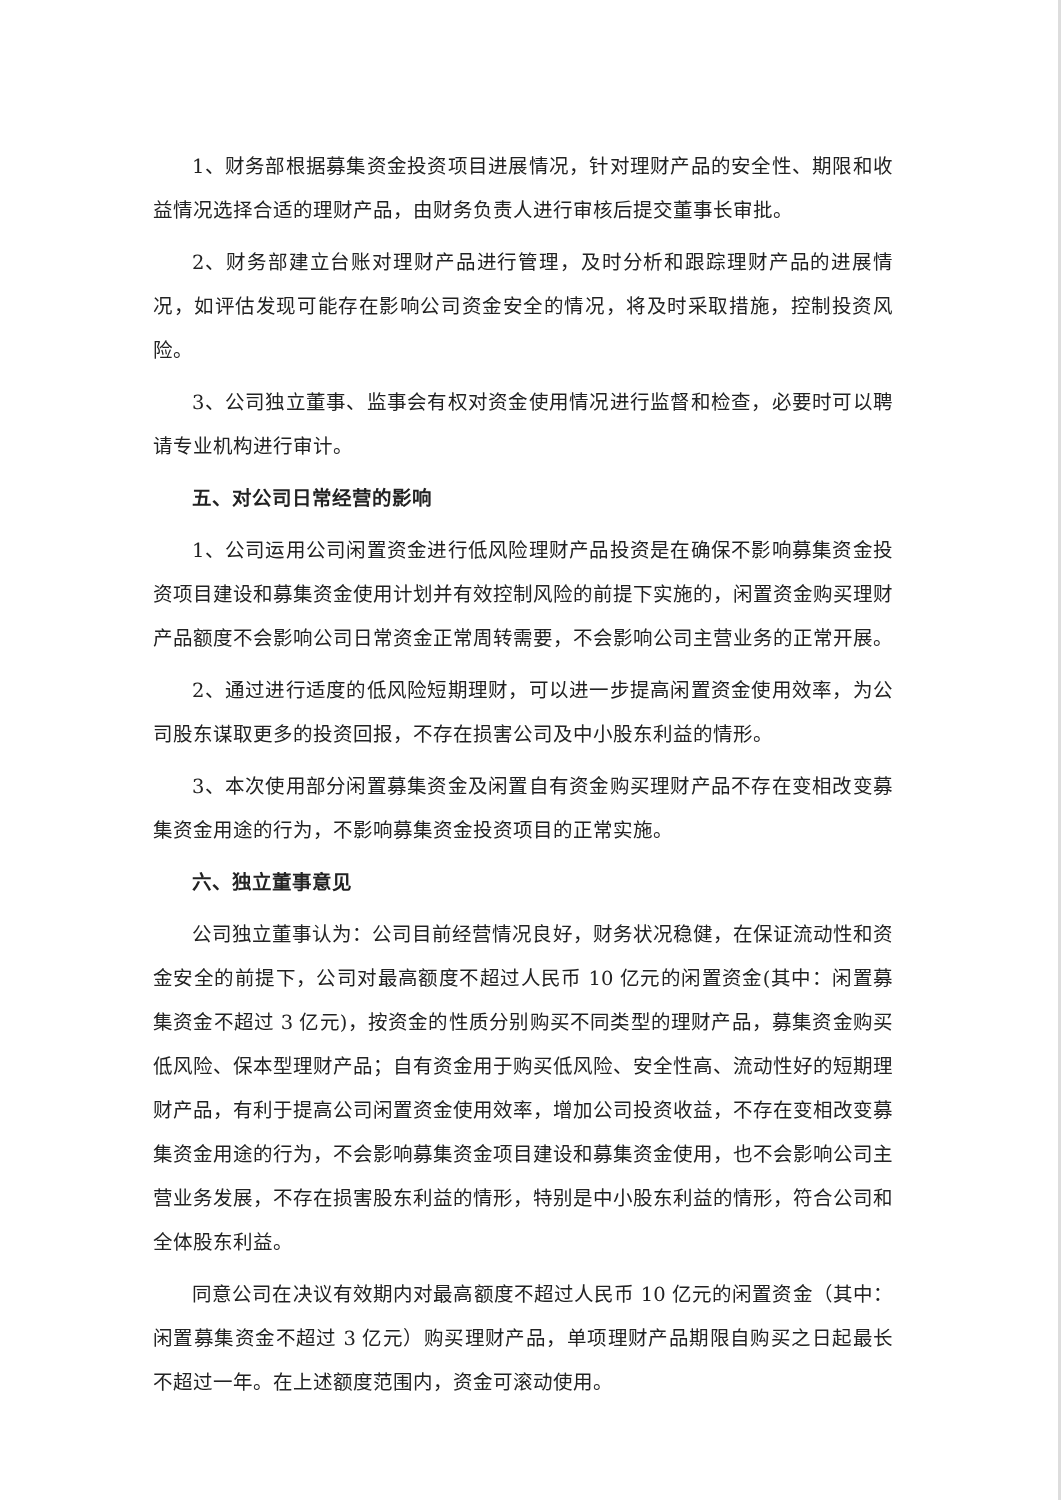1、财务部根据募集资金投资项目进展情况，针对理财产品的安全性、期限和收益情况选择合适的理财产品，由财务负责人进行审核后提交董事长审批。
2、财务部建立台账对理财产品进行管理，及时分析和跟踪理财产品的进展情况，如评估发现可能存在影响公司资金安全的情况，将及时采取措施，控制投资风险。
3、公司独立董事、监事会有权对资金使用情况进行监督和检查，必要时可以聘请专业机构进行审计。
五、对公司日常经营的影响
1、公司运用公司闲置资金进行低风险理财产品投资是在确保不影响募集资金投资项目建设和募集资金使用计划并有效控制风险的前提下实施的，闲置资金购买理财产品额度不会影响公司日常资金正常周转需要，不会影响公司主营业务的正常开展。
2、通过进行适度的低风险短期理财，可以进一步提高闲置资金使用效率，为公司股东谋取更多的投资回报，不存在损害公司及中小股东利益的情形。
3、本次使用部分闲置募集资金及闲置自有资金购买理财产品不存在变相改变募集资金用途的行为，不影响募集资金投资项目的正常实施。
六、独立董事意见
公司独立董事认为：公司目前经营情况良好，财务状况稳健，在保证流动性和资金安全的前提下，公司对最高额度不超过人民币 10 亿元的闲置资金(其中：闲置募集资金不超过 3 亿元)，按资金的性质分别购买不同类型的理财产品，募集资金购买低风险、保本型理财产品；自有资金用于购买低风险、安全性高、流动性好的短期理财产品，有利于提高公司闲置资金使用效率，增加公司投资收益，不存在变相改变募集资金用途的行为，不会影响募集资金项目建设和募集资金使用，也不会影响公司主营业务发展，不存在损害股东利益的情形，特别是中小股东利益的情形，符合公司和全体股东利益。
同意公司在决议有效期内对最高额度不超过人民币 10 亿元的闲置资金（其中：闲置募集资金不超过 3 亿元）购买理财产品，单项理财产品期限自购买之日起最长不超过一年。在上述额度范围内，资金可滚动使用。